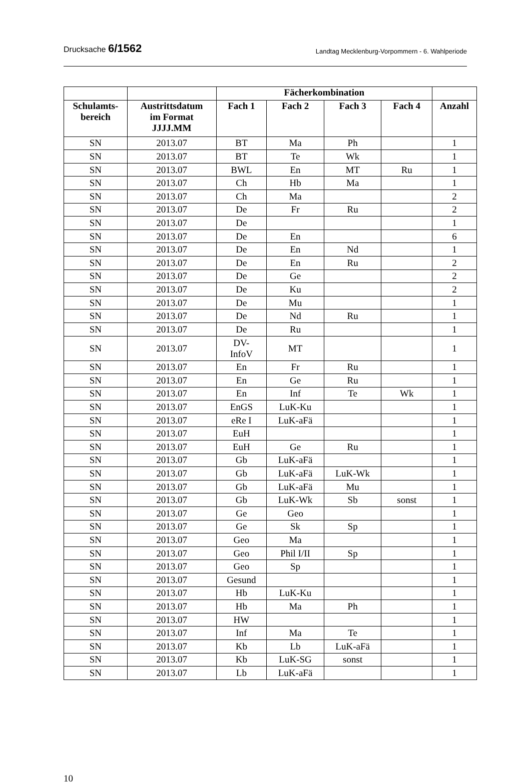Drucksache 6/1562 Landtag Mecklenburg-Vorpommern - 6. Wahlperiode
| | | Fächerkombination | | | | |
| --- | --- | --- | --- | --- | --- | --- |
| Schulamts- bereich | Austrittsdatum im Format JJJJ.MM | Fach 1 | Fach 2 | Fach 3 | Fach 4 | Anzahl |
| SN | 2013.07 | BT | Ma | Ph | | 1 |
| SN | 2013.07 | BT | Te | Wk | | 1 |
| SN | 2013.07 | BWL | En | MT | Ru | 1 |
| SN | 2013.07 | Ch | Hb | Ma | | 1 |
| SN | 2013.07 | Ch | Ma | | | 2 |
| SN | 2013.07 | De | Fr | Ru | | 2 |
| SN | 2013.07 | De | | | | 1 |
| SN | 2013.07 | De | En | | | 6 |
| SN | 2013.07 | De | En | Nd | | 1 |
| SN | 2013.07 | De | En | Ru | | 2 |
| SN | 2013.07 | De | Ge | | | 2 |
| SN | 2013.07 | De | Ku | | | 2 |
| SN | 2013.07 | De | Mu | | | 1 |
| SN | 2013.07 | De | Nd | Ru | | 1 |
| SN | 2013.07 | De | Ru | | | 1 |
| SN | 2013.07 | DV- InfoV | MT | | | 1 |
| SN | 2013.07 | En | Fr | Ru | | 1 |
| SN | 2013.07 | En | Ge | Ru | | 1 |
| SN | 2013.07 | En | Inf | Te | Wk | 1 |
| SN | 2013.07 | EnGS | LuK-Ku | | | 1 |
| SN | 2013.07 | eRe I | LuK-aFä | | | 1 |
| SN | 2013.07 | EuH | | | | 1 |
| SN | 2013.07 | EuH | Ge | Ru | | 1 |
| SN | 2013.07 | Gb | LuK-aFä | | | 1 |
| SN | 2013.07 | Gb | LuK-aFä | LuK-Wk | | 1 |
| SN | 2013.07 | Gb | LuK-aFä | Mu | | 1 |
| SN | 2013.07 | Gb | LuK-Wk | Sb | sonst | 1 |
| SN | 2013.07 | Ge | Geo | | | 1 |
| SN | 2013.07 | Ge | Sk | Sp | | 1 |
| SN | 2013.07 | Geo | Ma | | | 1 |
| SN | 2013.07 | Geo | Phil I/II | Sp | | 1 |
| SN | 2013.07 | Geo | Sp | | | 1 |
| SN | 2013.07 | Gesund | | | | 1 |
| SN | 2013.07 | Hb | LuK-Ku | | | 1 |
| SN | 2013.07 | Hb | Ma | Ph | | 1 |
| SN | 2013.07 | HW | | | | 1 |
| SN | 2013.07 | Inf | Ma | Te | | 1 |
| SN | 2013.07 | Kb | Lb | LuK-aFä | | 1 |
| SN | 2013.07 | Kb | LuK-SG | sonst | | 1 |
| SN | 2013.07 | Lb | LuK-aFä | | | 1 |
10